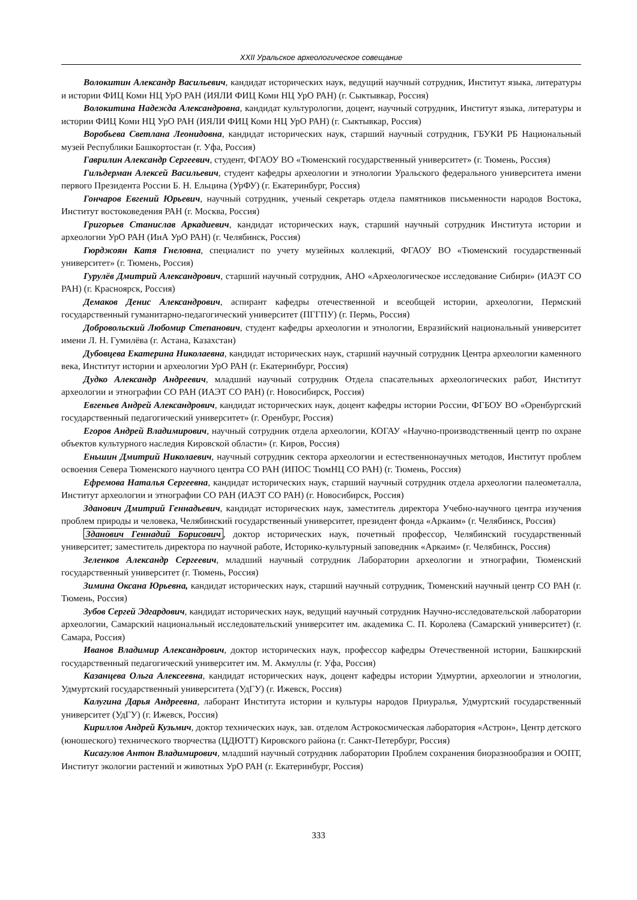XXII Уральское археологическое совещание
Волокитин Александр Васильевич, кандидат исторических наук, ведущий научный сотрудник, Институт языка, литературы и истории ФИЦ Коми НЦ УрО РАН (ИЯЛИ ФИЦ Коми НЦ УрО РАН) (г. Сыктывкар, Россия)
Волокитина Надежда Александровна, кандидат культурологии, доцент, научный сотрудник, Институт языка, литературы и истории ФИЦ Коми НЦ УрО РАН (ИЯЛИ ФИЦ Коми НЦ УрО РАН) (г. Сыктывкар, Россия)
Воробьева Светлана Леонидовна, кандидат исторических наук, старший научный сотрудник, ГБУКИ РБ Национальный музей Республики Башкортостан (г. Уфа, Россия)
Гаврилин Александр Сергеевич, студент, ФГАОУ ВО «Тюменский государственный университет» (г. Тюмень, Россия)
Гильдерман Алексей Васильевич, студент кафедры археологии и этнологии Уральского федерального университета имени первого Президента России Б. Н. Ельцина (УрФУ) (г. Екатеринбург, Россия)
Гончаров Евгений Юрьевич, научный сотрудник, ученый секретарь отдела памятников письменности народов Востока, Институт востоковедения РАН (г. Москва, Россия)
Григорьев Станислав Аркадиевич, кандидат исторических наук, старший научный сотрудник Института истории и археологии УрО РАН (ИиА УрО РАН) (г. Челябинск, Россия)
Гюрджоян Катя Гнеловна, специалист по учету музейных коллекций, ФГАОУ ВО «Тюменский государственный университет» (г. Тюмень, Россия)
Гурулёв Дмитрий Александрович, старший научный сотрудник, АНО «Археологическое исследование Сибири» (ИАЭТ СО РАН) (г. Красноярск, Россия)
Демаков Денис Александрович, аспирант кафедры отечественной и всеобщей истории, археологии, Пермский государственный гуманитарно-педагогический университет (ПГГПУ) (г. Пермь, Россия)
Добровольский Любомир Степанович, студент кафедры археологии и этнологии, Евразийский национальный университет имени Л. Н. Гумилёва (г. Астана, Казахстан)
Дубовцева Екатерина Николаевна, кандидат исторических наук, старший научный сотрудник Центра археологии каменного века, Институт истории и археологии УрО РАН (г. Екатеринбург, Россия)
Дудко Александр Андреевич, младший научный сотрудник Отдела спасательных археологических работ, Институт археологии и этнографии СО РАН (ИАЭТ СО РАН) (г. Новосибирск, Россия)
Евгеньев Андрей Александрович, кандидат исторических наук, доцент кафедры истории России, ФГБОУ ВО «Оренбургский государственный педагогический университет» (г. Оренбург, Россия)
Егоров Андрей Владимирович, научный сотрудник отдела археологии, КОГАУ «Научно-производственный центр по охране объектов культурного наследия Кировской области» (г. Киров, Россия)
Еньшин Дмитрий Николаевич, научный сотрудник сектора археологии и естественнонаучных методов, Институт проблем освоения Севера Тюменского научного центра СО РАН (ИПОС ТюмНЦ СО РАН) (г. Тюмень, Россия)
Ефремова Наталья Сергеевна, кандидат исторических наук, старший научный сотрудник отдела археологии палеометалла, Институт археологии и этнографии СО РАН (ИАЭТ СО РАН) (г. Новосибирск, Россия)
Зданович Дмитрий Геннадьевич, кандидат исторических наук, заместитель директора Учебно-научного центра изучения проблем природы и человека, Челябинский государственный университет, президент фонда «Аркаим» (г. Челябинск, Россия)
Зданович Геннадий Борисович, доктор исторических наук, почетный профессор, Челябинский государственный университет; заместитель директора по научной работе, Историко-культурный заповедник «Аркаим» (г. Челябинск, Россия)
Зеленков Александр Сергеевич, младший научный сотрудник Лаборатории археологии и этнографии, Тюменский государственный университет (г. Тюмень, Россия)
Зимина Оксана Юрьевна, кандидат исторических наук, старший научный сотрудник, Тюменский научный центр СО РАН (г. Тюмень, Россия)
Зубов Сергей Эдгардович, кандидат исторических наук, ведущий научный сотрудник Научно-исследовательской лаборатории археологии, Самарский национальный исследовательский университет им. академика С. П. Королева (Самарский университет) (г. Самара, Россия)
Иванов Владимир Александрович, доктор исторических наук, профессор кафедры Отечественной истории, Башкирский государственный педагогический университет им. М. Акмуллы (г. Уфа, Россия)
Казанцева Ольга Алексеевна, кандидат исторических наук, доцент кафедры истории Удмуртии, археологии и этнологии, Удмуртский государственный университета (УдГУ) (г. Ижевск, Россия)
Калугина Дарья Андреевна, лаборант Института истории и культуры народов Приуралья, Удмуртский государственный университет (УдГУ) (г. Ижевск, Россия)
Кириллов Андрей Кузьмич, доктор технических наук, зав. отделом Астрокосмическая лаборатория «Астрон», Центр детского (юношеского) технического творчества (ЦДЮТТ) Кировского района (г. Санкт-Петербург, Россия)
Кисагулов Антон Владимирович, младший научный сотрудник лаборатории Проблем сохранения биоразнообразия и ООПТ, Институт экологии растений и животных УрО РАН (г. Екатеринбург, Россия)
333